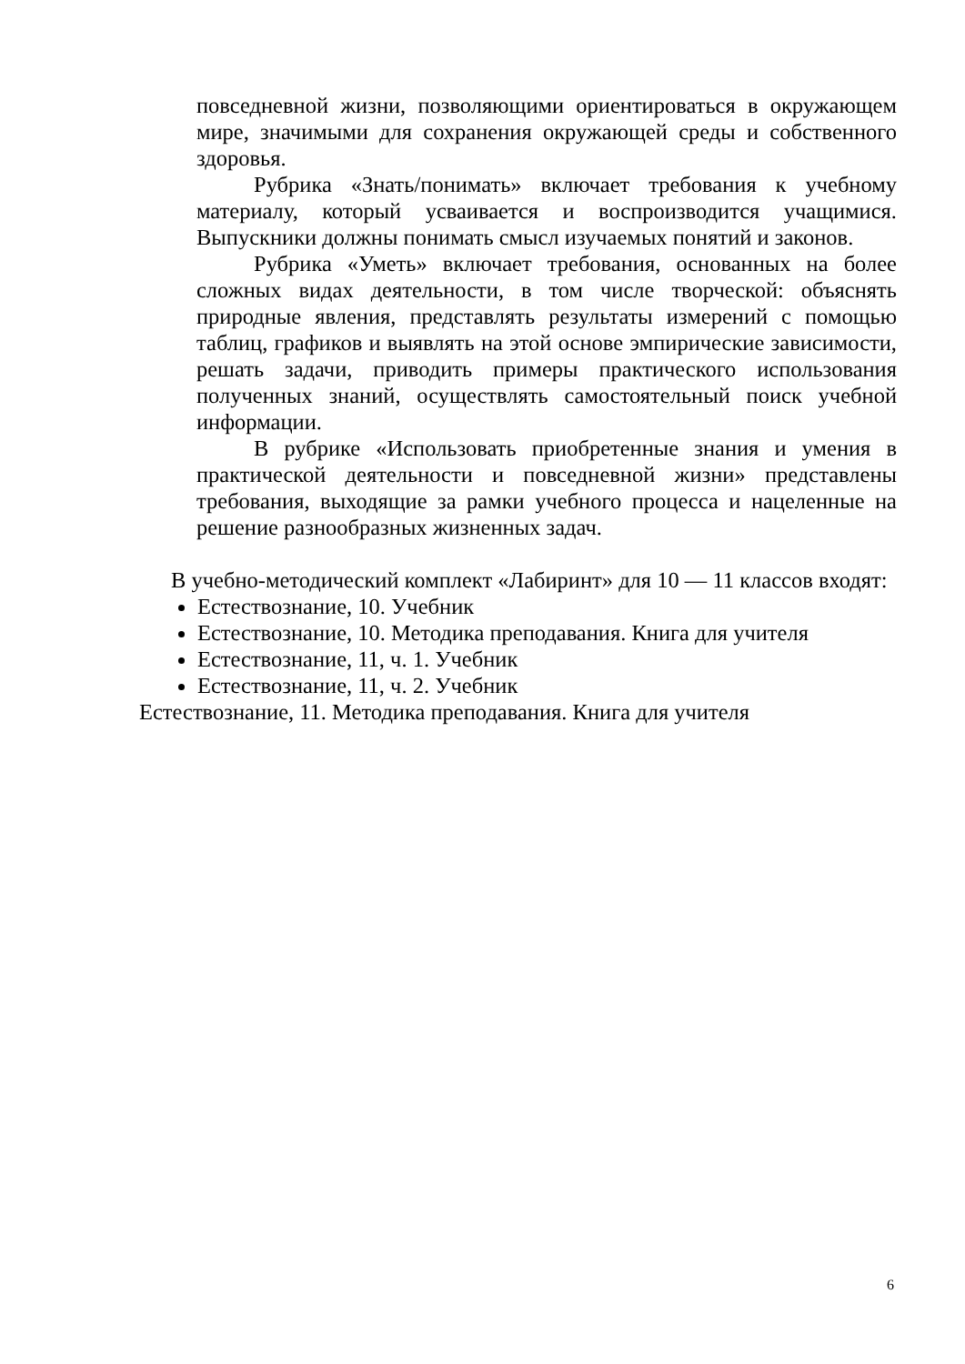повседневной жизни, позволяющими ориентироваться в окружающем мире, значимыми для сохранения окружающей среды и собственного здоровья.
Рубрика «Знать/понимать» включает требования к учебному материалу, который усваивается и воспроизводится учащимися. Выпускники должны понимать смысл изучаемых понятий и законов.
Рубрика «Уметь» включает требования, основанных на более сложных видах деятельности, в том числе творческой: объяснять природные явления, представлять результаты измерений с помощью таблиц, графиков и выявлять на этой основе эмпирические зависимости, решать задачи, приводить примеры практического использования полученных знаний, осуществлять самостоятельный поиск учебной информации.
В рубрике «Использовать приобретенные знания и умения в практической деятельности и повседневной жизни» представлены требования, выходящие за рамки учебного процесса и нацеленные на решение разнообразных жизненных задач.
В учебно-методический комплект «Лабиринт» для 10 — 11 классов входят:
Естествознание, 10. Учебник
Естествознание, 10. Методика преподавания. Книга для учителя
Естествознание, 11, ч. 1. Учебник
Естествознание, 11, ч. 2. Учебник
Естествознание, 11. Методика преподавания. Книга для учителя
6